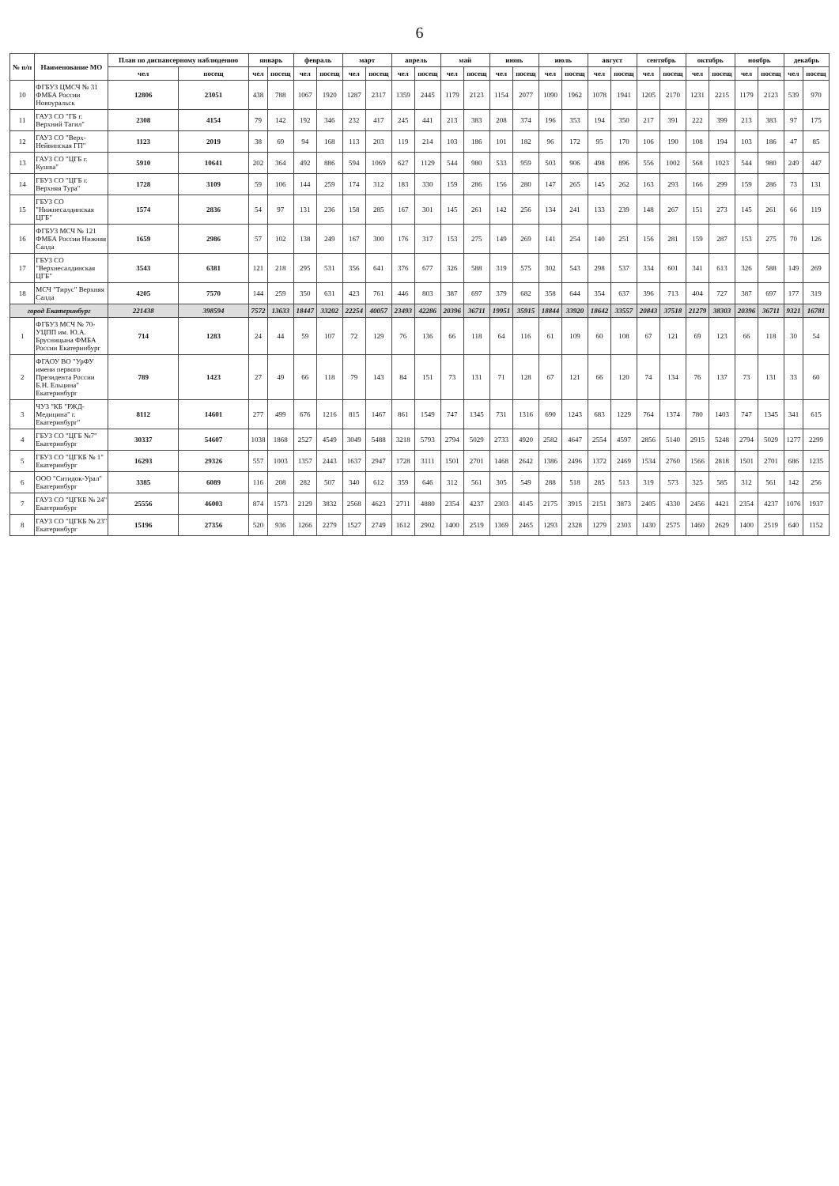6
| № п/п | Наименование МО | План по диспансерному наблюдению | | январь | | февраль | | март | | апрель | | май | | июнь | | июль | | август | | сентябрь | | октябрь | | ноябрь | | декабрь | |
| --- | --- | --- | --- | --- | --- | --- | --- | --- | --- | --- | --- | --- | --- | --- | --- | --- | --- | --- | --- | --- | --- | --- | --- | --- | --- | --- | --- |
| | | чел | посещ | чел | посещ | чел | посещ | чел | посещ | чел | посещ | чел | посещ | чел | посещ | чел | посещ | чел | посещ | чел | посещ | чел | посещ | чел | посещ | чел | посещ |
| 10 | ФГБУЗ ЦМСЧ № 31 ФМБА России Новоуральск | 12806 | 23051 | 438 | 788 | 1067 | 1920 | 1287 | 2317 | 1359 | 2445 | 1179 | 2123 | 1154 | 2077 | 1090 | 1962 | 1078 | 1941 | 1205 | 2170 | 1231 | 2215 | 1179 | 2123 | 539 | 970 |
| 11 | ГАУЗ СО "ГБ г. Верхний Тагил" | 2308 | 4154 | 79 | 142 | 192 | 346 | 232 | 417 | 245 | 441 | 213 | 383 | 208 | 374 | 196 | 353 | 194 | 350 | 217 | 391 | 222 | 399 | 213 | 383 | 97 | 175 |
| 12 | ГАУЗ СО "Верх-Нейвинская ГП" | 1123 | 2019 | 38 | 69 | 94 | 168 | 113 | 203 | 119 | 214 | 103 | 186 | 101 | 182 | 96 | 172 | 95 | 170 | 106 | 190 | 108 | 194 | 103 | 186 | 47 | 85 |
| 13 | ГАУЗ СО "ЦГБ г. Кушва" | 5910 | 10641 | 202 | 364 | 492 | 886 | 594 | 1069 | 627 | 1129 | 544 | 980 | 533 | 959 | 503 | 906 | 498 | 896 | 556 | 1002 | 568 | 1023 | 544 | 980 | 249 | 447 |
| 14 | ГБУЗ СО "ЦГБ г. Верхняя Тура" | 1728 | 3109 | 59 | 106 | 144 | 259 | 174 | 312 | 183 | 330 | 159 | 286 | 156 | 280 | 147 | 265 | 145 | 262 | 163 | 293 | 166 | 299 | 159 | 286 | 73 | 131 |
| 15 | ГБУЗ СО "Нижнесалдинская ЦГБ" | 1574 | 2836 | 54 | 97 | 131 | 236 | 158 | 285 | 167 | 301 | 145 | 261 | 142 | 256 | 134 | 241 | 133 | 239 | 148 | 267 | 151 | 273 | 145 | 261 | 66 | 119 |
| 16 | ФГБУЗ МСЧ № 121 ФМБА России Нижняя Салда | 1659 | 2986 | 57 | 102 | 138 | 249 | 167 | 300 | 176 | 317 | 153 | 275 | 149 | 269 | 141 | 254 | 140 | 251 | 156 | 281 | 159 | 287 | 153 | 275 | 70 | 126 |
| 17 | ГБУЗ СО "Верхнесалдинская ЦГБ" | 3543 | 6381 | 121 | 218 | 295 | 531 | 356 | 641 | 376 | 677 | 326 | 588 | 319 | 575 | 302 | 543 | 298 | 537 | 334 | 601 | 341 | 613 | 326 | 588 | 149 | 269 |
| 18 | МСЧ "Тирус" Верхняя Салда | 4205 | 7570 | 144 | 259 | 350 | 631 | 423 | 761 | 446 | 803 | 387 | 697 | 379 | 682 | 358 | 644 | 354 | 637 | 396 | 713 | 404 | 727 | 387 | 697 | 177 | 319 |
| город Екатеринбург | | 221438 | 398594 | 7572 | 13633 | 18447 | 33202 | 22254 | 40057 | 23493 | 42286 | 20396 | 36711 | 19951 | 35915 | 18844 | 33920 | 18642 | 33557 | 20843 | 37518 | 21279 | 38303 | 20396 | 36711 | 9321 | 16781 |
| 1 | ФГБУЗ МСЧ № 70-УЦПП им. Ю.А. Брусницына ФМБА России Екатеринбург | 714 | 1283 | 24 | 44 | 59 | 107 | 72 | 129 | 76 | 136 | 66 | 118 | 64 | 116 | 61 | 109 | 60 | 108 | 67 | 121 | 69 | 123 | 66 | 118 | 30 | 54 |
| 2 | ФГАОУ ВО "УрФУ имени первого Президента России Б.Н. Ельцина" Екатеринбург | 789 | 1423 | 27 | 49 | 66 | 118 | 79 | 143 | 84 | 151 | 73 | 131 | 71 | 128 | 67 | 121 | 66 | 120 | 74 | 134 | 76 | 137 | 73 | 131 | 33 | 60 |
| 3 | ЧУЗ "КБ "РЖД-Медицина" г. Екатеринбург" | 8112 | 14601 | 277 | 499 | 676 | 1216 | 815 | 1467 | 861 | 1549 | 747 | 1345 | 731 | 1316 | 690 | 1243 | 683 | 1229 | 764 | 1374 | 780 | 1403 | 747 | 1345 | 341 | 615 |
| 4 | ГБУЗ СО "ЦГБ №7" Екатеринбург | 30337 | 54607 | 1038 | 1868 | 2527 | 4549 | 3049 | 5488 | 3218 | 5793 | 2794 | 5029 | 2733 | 4920 | 2582 | 4647 | 2554 | 4597 | 2856 | 5140 | 2915 | 5248 | 2794 | 5029 | 1277 | 2299 |
| 5 | ГБУЗ СО "ЦГКБ № 1" Екатеринбург | 16293 | 29326 | 557 | 1003 | 1357 | 2443 | 1637 | 2947 | 1728 | 3111 | 1501 | 2701 | 1468 | 2642 | 1386 | 2496 | 1372 | 2469 | 1534 | 2760 | 1566 | 2818 | 1501 | 2701 | 686 | 1235 |
| 6 | ООО "Ситидок-Урал" Екатеринбург | 3385 | 6089 | 116 | 208 | 282 | 507 | 340 | 612 | 359 | 646 | 312 | 561 | 305 | 549 | 288 | 518 | 285 | 513 | 319 | 573 | 325 | 585 | 312 | 561 | 142 | 256 |
| 7 | ГАУЗ СО "ЦГКБ № 24" Екатеринбург | 25556 | 46003 | 874 | 1573 | 2129 | 3832 | 2568 | 4623 | 2711 | 4880 | 2354 | 4237 | 2303 | 4145 | 2175 | 3915 | 2151 | 3873 | 2405 | 4330 | 2456 | 4421 | 2354 | 4237 | 1076 | 1937 |
| 8 | ГАУЗ СО "ЦГКБ № 23" Екатеринбург | 15196 | 27356 | 520 | 936 | 1266 | 2279 | 1527 | 2749 | 1612 | 2902 | 1400 | 2519 | 1369 | 2465 | 1293 | 2328 | 1279 | 2303 | 1430 | 2575 | 1460 | 2629 | 1400 | 2519 | 640 | 1152 |